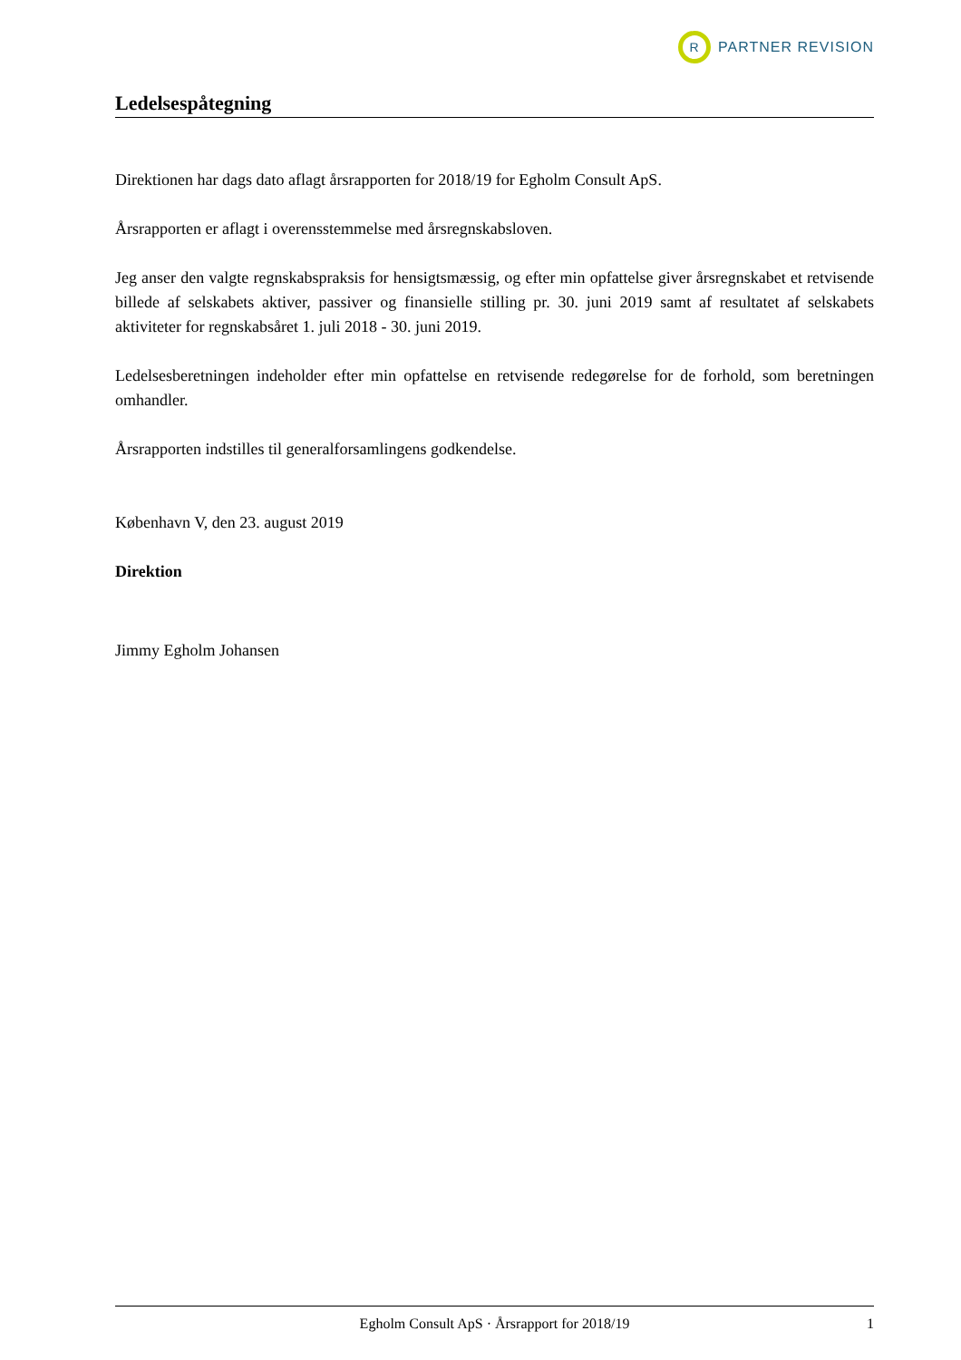R
PARTNER REVISION
Ledelsespåtegning
Direktionen har dags dato aflagt årsrapporten for 2018/19 for Egholm Consult ApS.
Årsrapporten er aflagt i overensstemmelse med årsregnskabsloven.
Jeg anser den valgte regnskabspraksis for hensigtsmæssig, og efter min opfattelse giver årsregnskabet et retvisende billede af selskabets aktiver, passiver og finansielle stilling pr. 30. juni 2019 samt af resultatet af selskabets aktiviteter for regnskabsåret 1. juli 2018 - 30. juni 2019.
Ledelsesberetningen indeholder efter min opfattelse en retvisende redegørelse for de forhold, som beretningen omhandler.
Årsrapporten indstilles til generalforsamlingens godkendelse.
København V, den 23. august 2019
Direktion
Jimmy Egholm Johansen
Egholm Consult ApS · Årsrapport for 2018/19 1